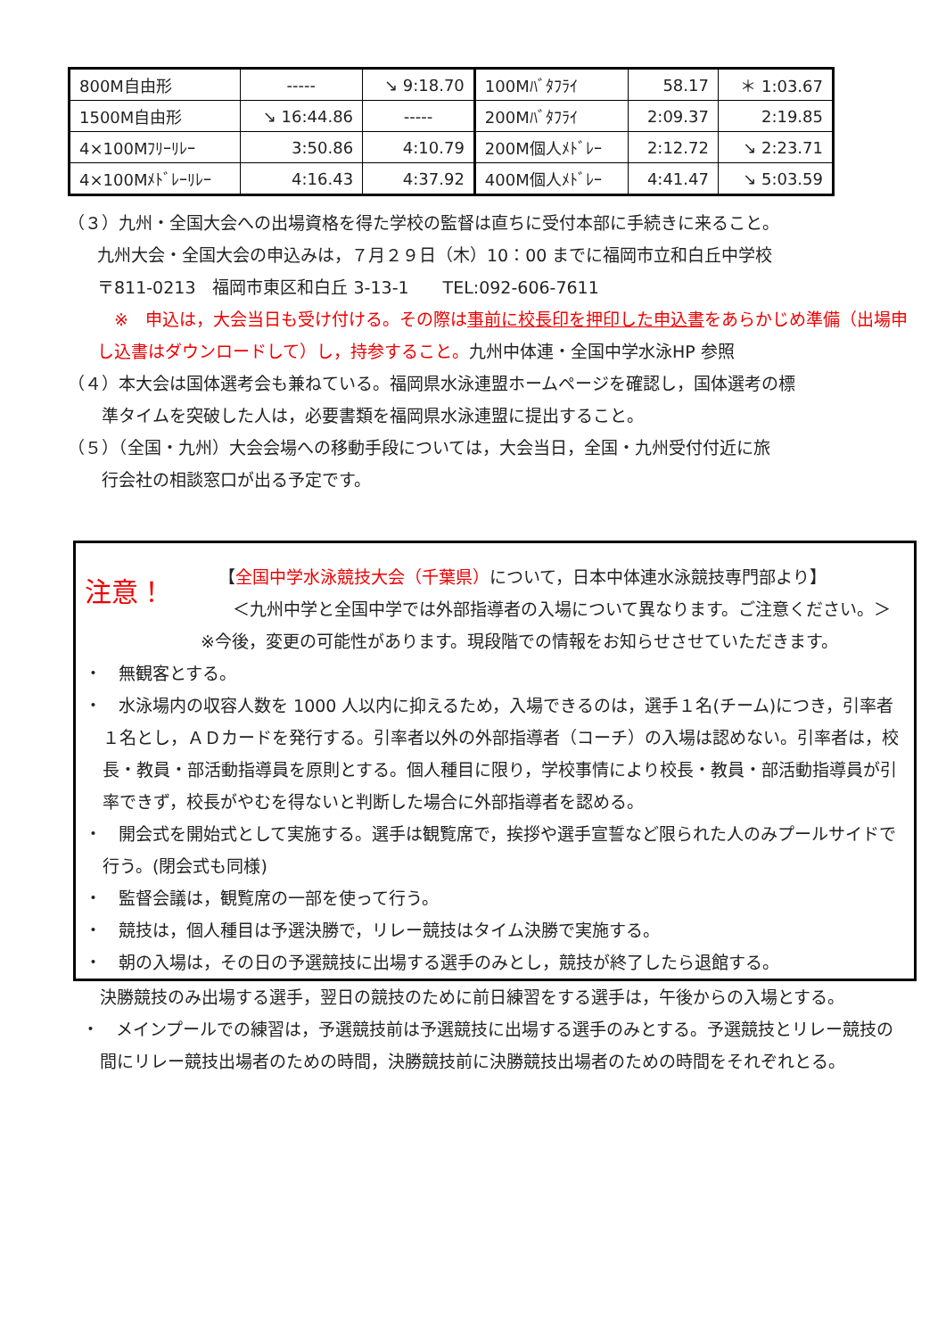| 800M自由形 | ----- | ↘ 9:18.70 | 100Mﾊﾞﾀﾌﾗｲ | 58.17 | ＊ 1:03.67 |
| 1500M自由形 | ↘ 16:44.86 | ----- | 200Mﾊﾞﾀﾌﾗｲ | 2:09.37 | 2:19.85 |
| 4×100Mﾌﾘｰﾘﾚｰ | 3:50.86 | 4:10.79 | 200M個人ﾒﾄﾞﾚｰ | 2:12.72 | ↘ 2:23.71 |
| 4×100Mﾒﾄﾞﾚｰﾘﾚｰ | 4:16.43 | 4:37.92 | 400M個人ﾒﾄﾞﾚｰ | 4:41.47 | ↘ 5:03.59 |
（３）九州・全国大会への出場資格を得た学校の監督は直ちに受付本部に手続きに来ること。
九州大会・全国大会の申込みは，７月２９日（木）10：00 までに福岡市立和白丘中学校
〒811-0213　福岡市東区和白丘 3-13-1　　TEL:092-606-7611
　※　申込は，大会当日も受け付ける。その際は事前に校長印を押印した申込書をあらかじめ準備（出場申し込書はダウンロードして）し，持参すること。九州中体連・全国中学水泳HP 参照
（４）本大会は国体選考会も兼ねている。福岡県水泳連盟ホームページを確認し，国体選考の標
　　準タイムを突破した人は，必要書類を福岡県水泳連盟に提出すること。
（５）（全国・九州）大会会場への移動手段については，大会当日，全国・九州受付付近に旅
　　行会社の相談窓口が出る予定です。
注意！
【全国中学水泳競技大会（千葉県）について，日本中体連水泳競技専門部より】
＜九州中学と全国中学では外部指導者の入場について異なります。ご注意ください。＞
※今後，変更の可能性があります。現段階での情報をお知らせさせていただきます。
・　無観客とする。
・　水泳場内の収容人数を 1000 人以内に抑えるため，入場できるのは，選手１名(チーム)につき，引率者１名とし，ＡＤカードを発行する。引率者以外の外部指導者（コーチ）の入場は認めない。引率者は，校長・教員・部活動指導員を原則とする。個人種目に限り，学校事情により校長・教員・部活動指導員が引率できず，校長がやむを得ないと判断した場合に外部指導者を認める。
・　開会式を開始式として実施する。選手は観覧席で，挨拶や選手宣誓など限られた人のみプールサイドで行う。(閉会式も同様)
・　監督会議は，観覧席の一部を使って行う。
・　競技は，個人種目は予選決勝で，リレー競技はタイム決勝で実施する。
・　朝の入場は，その日の予選競技に出場する選手のみとし，競技が終了したら退館する。
決勝競技のみ出場する選手，翌日の競技のために前日練習をする選手は，午後からの入場とする。
・　メインプールでの練習は，予選競技前は予選競技に出場する選手のみとする。予選競技とリレー競技の間にリレー競技出場者のための時間，決勝競技前に決勝競技出場者のための時間をそれぞれとる。